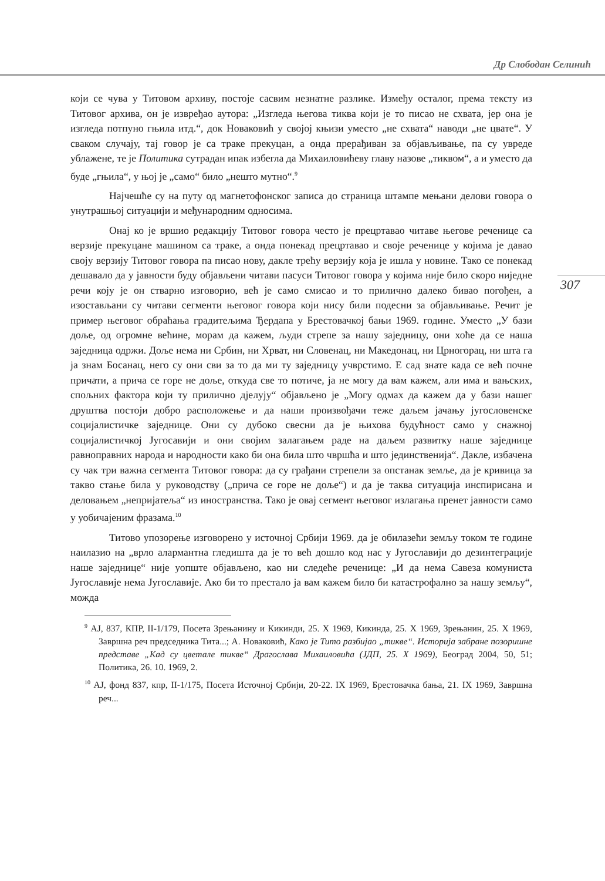Др Слободан Селинић
307
који се чува у Титовом архиву, постоје сасвим незнатне разлике. Између осталог, према тексту из Титовог архива, он је извређао аутора: „Изгледа његова тиква који је то писао не схвата, јер она је изгледа потпуно гњила итд.“, док Новаковић у својој књизи уместо „не схвата“ наводи „не цвате“. У сваком случају, тај говор је са траке прекуцан, а онда прерађиван за објављивање, па су увреде ублажене, те је Политика сутрадан ипак избегла да Михаиловићеву главу назове „тиквом“, а и уместо да буде „гњила“, у њој је „само“ било „нешто мутно“.<sup>9</sup>
Најчешће су на путу од магнетофонског записа до страница штампе мењани делови говора о унутрашњој ситуацији и међународним односима.
Онај ко је вршио редакцију Титовог говора често је прецртавао читаве његове реченице са верзије прекуцане машином са траке, а онда понекад прецртавао и своје реченице у којима је давао своју верзију Титовог говора па писао нову, дакле трећу верзију која је ишла у новине. Тако се понекад дешавало да у јавности буду објављени читави пасуси Титовог говора у којима није било скоро ниједне речи коју је он стварно изговорио, већ је само смисао и то прилично далеко бивао погођен, а изостављани су читави сегменти његовог говора који нису били подесни за објављивање. Речит је пример његовог обраћања градитељима Ђердапа у Брестовачкој бањи 1969. године. Уместо „У бази доље, од огромне већине, морам да кажем, људи стрепе за нашу заједницу, они хоће да се наша заједница одржи. Доље нема ни Србин, ни Хрват, ни Словенац, ни Македонац, ни Црногорац, ни шта га ја знам Босанац, него су они сви за то да ми ту заједницу учврстимо. Е сад знате када се већ почне причати, а прича се горе не доље, откуда све то потиче, ја не могу да вам кажем, али има и вањских, спољних фактора који ту прилично дјелују“ објављено је „Могу одмах да кажем да у бази нашег друштва постоји добро расположење и да наши произвођачи теже даљем јачању југословенске социјалистичке заједнице. Они су дубоко свесни да је њихова будућност само у снажној социјалистичкој Југосавији и они својим залагањем раде на даљем развитку наше заједнице равноправних народа и народности како би она била што чвршћа и што јединственија“. Дакле, избачена су чак три важна сегмента Титовог говора: да су грађани стрепели за опстанак земље, да је кривица за такво стање била у руководству („прича се горе не доље“) и да је таква ситуација инспирисана и деловањем „непријатеља“ из иностранства. Тако је овај сегмент његовог излагања пренет јавности само у уобичајеним фразама.<sup>10</sup>
Титово упозорење изговорено у источној Србији 1969. да је обилазећи земљу током те године наилазио на „врло алармантна гледишта да је то већ дошло код нас у Југославији до дезинтеграције наше заједнице“ није уопште објављено, као ни следеће реченице: „И да нема Савеза комуниста Југославије нема Југославије. Ако би то престало ја вам кажем било би катастрофално за нашу земљу“, можда
<sup>9</sup> АЈ, 837, КПР, II-1/179, Посета Зрењанину и Кикинди, 25. X 1969, Кикинда, 25. X 1969, Зрењанин, 25. X 1969, Завршна реч председника Тита...; А. Новаковић, Како је Тито разбијао „тикве“. Историја забране позоришне представе „Кад су цветале тикве“ Драгослава Михаиловића (ЈДП, 25. X 1969), Београд 2004, 50, 51; Политика, 26. 10. 1969, 2.
<sup>10</sup> АЈ, фонд 837, кпр, II-1/175, Посета Источној Србији, 20-22. IX 1969, Брестовачка бања, 21. IX 1969, Завршна реч...